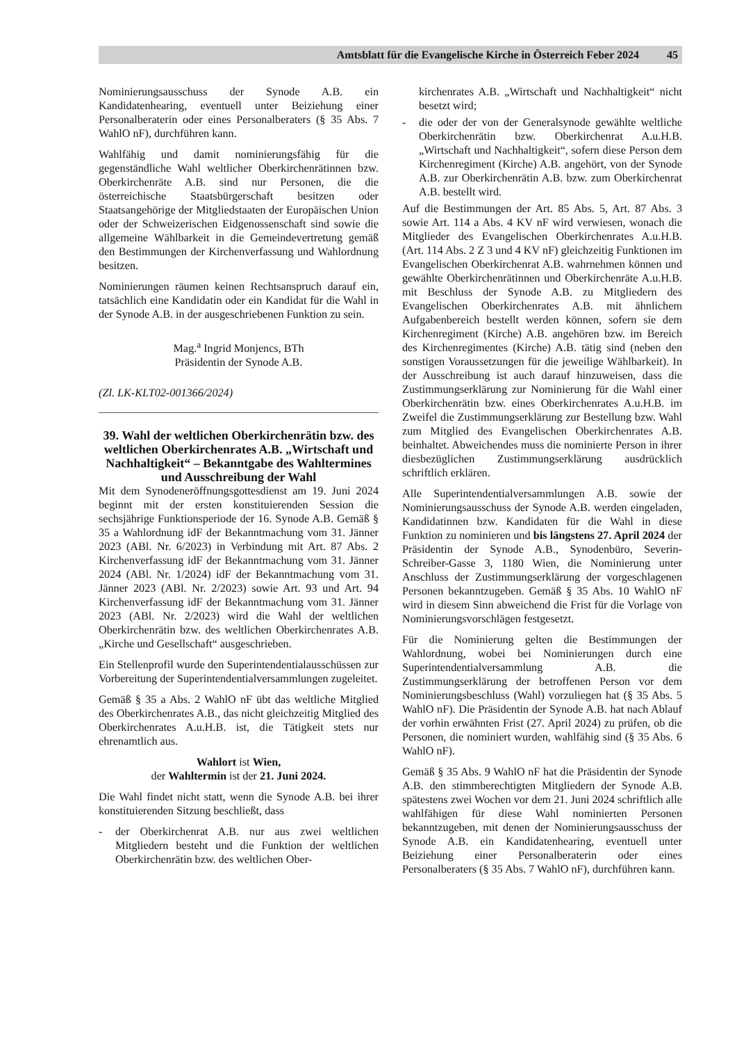Amtsblatt für die Evangelische Kirche in Österreich Feber 2024 45
Nominierungsausschuss der Synode A.B. ein Kandidatenhearing, eventuell unter Beiziehung einer Personalberaterin oder eines Personalberaters (§ 35 Abs. 7 WahlO nF), durchführen kann.
Wahlfähig und damit nominierungsfähig für die gegenständliche Wahl weltlicher Oberkirchenrätinnen bzw. Oberkirchenräte A.B. sind nur Personen, die die österreichische Staatsbürgerschaft besitzen oder Staatsangehörige der Mitgliedstaaten der Europäischen Union oder der Schweizerischen Eidgenossenschaft sind sowie die allgemeine Wählbarkeit in die Gemeindevertretung gemäß den Bestimmungen der Kirchenverfassung und Wahlordnung besitzen.
Nominierungen räumen keinen Rechtsanspruch darauf ein, tatsächlich eine Kandidatin oder ein Kandidat für die Wahl in der Synode A.B. in der ausgeschriebenen Funktion zu sein.
Mag.<sup>a</sup> Ingrid Monjencs, BTh
Präsidentin der Synode A.B.
(Zl. LK-KLT02-001366/2024)
39. Wahl der weltlichen Oberkirchenrätin bzw. des weltlichen Oberkirchenrates A.B. „Wirtschaft und Nachhaltigkeit“ – Bekanntgabe des Wahltermines und Ausschreibung der Wahl
Mit dem Synodeneröffnungsgottesdienst am 19. Juni 2024 beginnt mit der ersten konstituierenden Session die sechsjährige Funktionsperiode der 16. Synode A.B. Gemäß § 35 a Wahlordnung idF der Bekanntmachung vom 31. Jänner 2023 (ABl. Nr. 6/2023) in Verbindung mit Art. 87 Abs. 2 Kirchenverfassung idF der Bekanntmachung vom 31. Jänner 2024 (ABl. Nr. 1/2024) idF der Bekanntmachung vom 31. Jänner 2023 (ABl. Nr. 2/2023) sowie Art. 93 und Art. 94 Kirchenverfassung idF der Bekanntmachung vom 31. Jänner 2023 (ABl. Nr. 2/2023) wird die Wahl der weltlichen Oberkirchenrätin bzw. des weltlichen Oberkirchenrates A.B. „Kirche und Gesellschaft“ ausgeschrieben.
Ein Stellenprofil wurde den Superintendentialausschüssen zur Vorbereitung der Superintendentialversammlungen zugeleitet.
Gemäß § 35 a Abs. 2 WahlO nF übt das weltliche Mitglied des Oberkirchenrates A.B., das nicht gleichzeitig Mitglied des Oberkirchenrates A.u.H.B. ist, die Tätigkeit stets nur ehrenamtlich aus.
Wahlort ist Wien,
der Wahltermin ist der 21. Juni 2024.
Die Wahl findet nicht statt, wenn die Synode A.B. bei ihrer konstituierenden Sitzung beschließt, dass
- der Oberkirchenrat A.B. nur aus zwei weltlichen Mitgliedern besteht und die Funktion der weltlichen Oberkirchenrätin bzw. des weltlichen Ober-
kirchenrates A.B. „Wirtschaft und Nachhaltigkeit“ nicht besetzt wird;
- die oder der von der Generalsynode gewählte weltliche Oberkirchenrätin bzw. Oberkirchenrat A.u.H.B. „Wirtschaft und Nachhaltigkeit“, sofern diese Person dem Kirchenregiment (Kirche) A.B. angehört, von der Synode A.B. zur Oberkirchenrätin A.B. bzw. zum Oberkirchenrat A.B. bestellt wird.
Auf die Bestimmungen der Art. 85 Abs. 5, Art. 87 Abs. 3 sowie Art. 114 a Abs. 4 KV nF wird verwiesen, wonach die Mitglieder des Evangelischen Oberkirchenrates A.u.H.B. (Art. 114 Abs. 2 Z 3 und 4 KV nF) gleichzeitig Funktionen im Evangelischen Oberkirchenrat A.B. wahrnehmen können und gewählte Oberkirchenrätinnen und Oberkirchenräte A.u.H.B. mit Beschluss der Synode A.B. zu Mitgliedern des Evangelischen Oberkirchenrates A.B. mit ähnlichem Aufgabenbereich bestellt werden können, sofern sie dem Kirchenregiment (Kirche) A.B. angehören bzw. im Bereich des Kirchenregimentes (Kirche) A.B. tätig sind (neben den sonstigen Voraussetzungen für die jeweilige Wählbarkeit). In der Ausschreibung ist auch darauf hinzuweisen, dass die Zustimmungserklärung zur Nominierung für die Wahl einer Oberkirchenrätin bzw. eines Oberkirchenrates A.u.H.B. im Zweifel die Zustimmungserklärung zur Bestellung bzw. Wahl zum Mitglied des Evangelischen Oberkirchenrates A.B. beinhaltet. Abweichendes muss die nominierte Person in ihrer diesbezüglichen Zustimmungserklärung ausdrücklich schriftlich erklären.
Alle Superintendentialversammlungen A.B. sowie der Nominierungsausschuss der Synode A.B. werden eingeladen, Kandidatinnen bzw. Kandidaten für die Wahl in diese Funktion zu nominieren und bis längstens 27. April 2024 der Präsidentin der Synode A.B., Synodenbüro, Severin-Schreiber-Gasse 3, 1180 Wien, die Nominierung unter Anschluss der Zustimmungserklärung der vorgeschlagenen Personen bekanntzugeben. Gemäß § 35 Abs. 10 WahlO nF wird in diesem Sinn abweichend die Frist für die Vorlage von Nominierungsvorschlägen festgesetzt.
Für die Nominierung gelten die Bestimmungen der Wahlordnung, wobei bei Nominierungen durch eine Superintendentialversammlung A.B. die Zustimmungserklärung der betroffenen Person vor dem Nominierungsbeschluss (Wahl) vorzuliegen hat (§ 35 Abs. 5 WahlO nF). Die Präsidentin der Synode A.B. hat nach Ablauf der vorhin erwähnten Frist (27. April 2024) zu prüfen, ob die Personen, die nominiert wurden, wahlfähig sind (§ 35 Abs. 6 WahlO nF).
Gemäß § 35 Abs. 9 WahlO nF hat die Präsidentin der Synode A.B. den stimmberechtigten Mitgliedern der Synode A.B. spätestens zwei Wochen vor dem 21. Juni 2024 schriftlich alle wahlfähigen für diese Wahl nominierten Personen bekanntzugeben, mit denen der Nominierungsausschuss der Synode A.B. ein Kandidatenhearing, eventuell unter Beiziehung einer Personalberaterin oder eines Personalberaters (§ 35 Abs. 7 WahlO nF), durchführen kann.